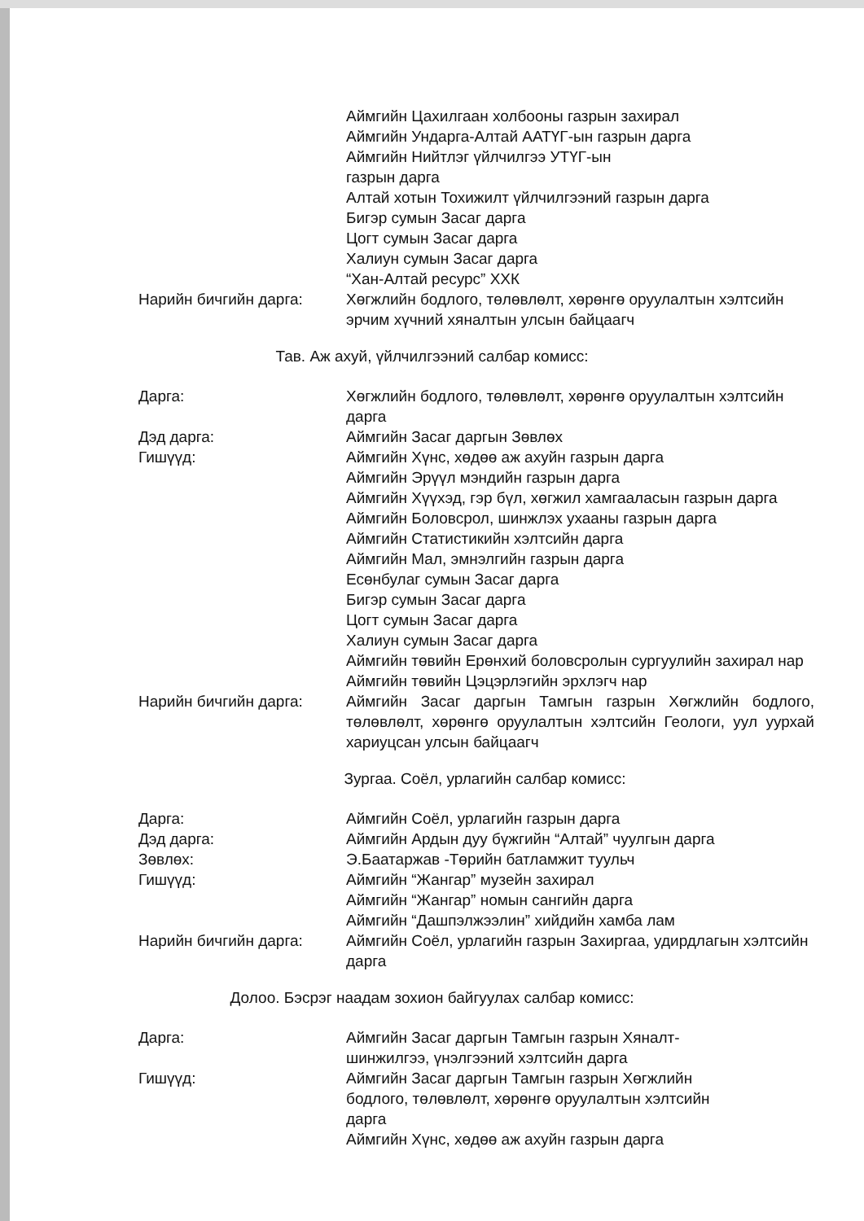Аймгийн Цахилгаан холбооны газрын захирал
Аймгийн Ундарга-Алтай ААТҮГ-ын газрын дарга
Аймгийн Нийтлэг үйлчилгээ УТҮГ-ын
газрын дарга
Алтай хотын Тохижилт үйлчилгээний газрын дарга
Бигэр сумын Засаг дарга
Цогт сумын Засаг дарга
Халиун сумын Засаг дарга
“Хан-Алтай ресурс” ХХК
Нарийн бичгийн дарга: Хөгжлийн бодлого, төлөвлөлт, хөрөнгө оруулалтын хэлтсийн эрчим хүчний хяналтын улсын байцаагч
Тав. Аж ахуй, үйлчилгээний салбар комисс:
Дарга: Хөгжлийн бодлого, төлөвлөлт, хөрөнгө оруулалтын хэлтсийн дарга
Дэд дарга: Аймгийн Засаг даргын Зөвлөх
Гишүүд: Аймгийн Хүнс, хөдөө аж ахуйн газрын дарга
Аймгийн Эрүүл мэндийн газрын дарга
Аймгийн Хүүхэд, гэр бүл, хөгжил хамгааласын газрын дарга
Аймгийн Боловсрол, шинжлэх ухааны газрын дарга
Аймгийн Статистикийн хэлтсийн дарга
Аймгийн Мал, эмнэлгийн газрын дарга
Есөнбулаг сумын Засаг дарга
Бигэр сумын Засаг дарга
Цогт сумын Засаг дарга
Халиун сумын Засаг дарга
Аймгийн төвийн Ерөнхий боловсролын сургуулийн захирал нар
Аймгийн төвийн Цэцэрлэгийн эрхлэгч нар
Нарийн бичгийн дарга: Аймгийн Засаг даргын Тамгын газрын Хөгжлийн бодлого, төлөвлөлт, хөрөнгө оруулалтын хэлтсийн Геологи, уул уурхай хариуцсан улсын байцаагч
Зургаа. Соёл, урлагийн салбар комисс:
Дарга: Аймгийн Соёл, урлагийн газрын дарга
Дэд дарга: Аймгийн Ардын дуу бүжгийн “Алтай” чуулгын дарга
Зөвлөх: Э.Баатаржав -Төрийн батламжит туульч
Гишүүд: Аймгийн “Жангар” музейн захирал
Аймгийн “Жангар” номын сангийн дарга
Аймгийн “Дашпэлжээлин” хийдийн хамба лам
Нарийн бичгийн дарга: Аймгийн Соёл, урлагийн газрын Захиргаа, удирдлагын хэлтсийн дарга
Долоо. Бэсрэг наадам зохион байгуулах салбар комисс:
Дарга: Аймгийн Засаг даргын Тамгын газрын Хяналт-
шинжилгээ, үнэлгээний хэлтсийн дарга
Гишүүд: Аймгийн Засаг даргын Тамгын газрын Хөгжлийн
бодлого, төлөвлөлт, хөрөнгө оруулалтын хэлтсийн
дарга
Аймгийн Хүнс, хөдөө аж ахуйн газрын дарга